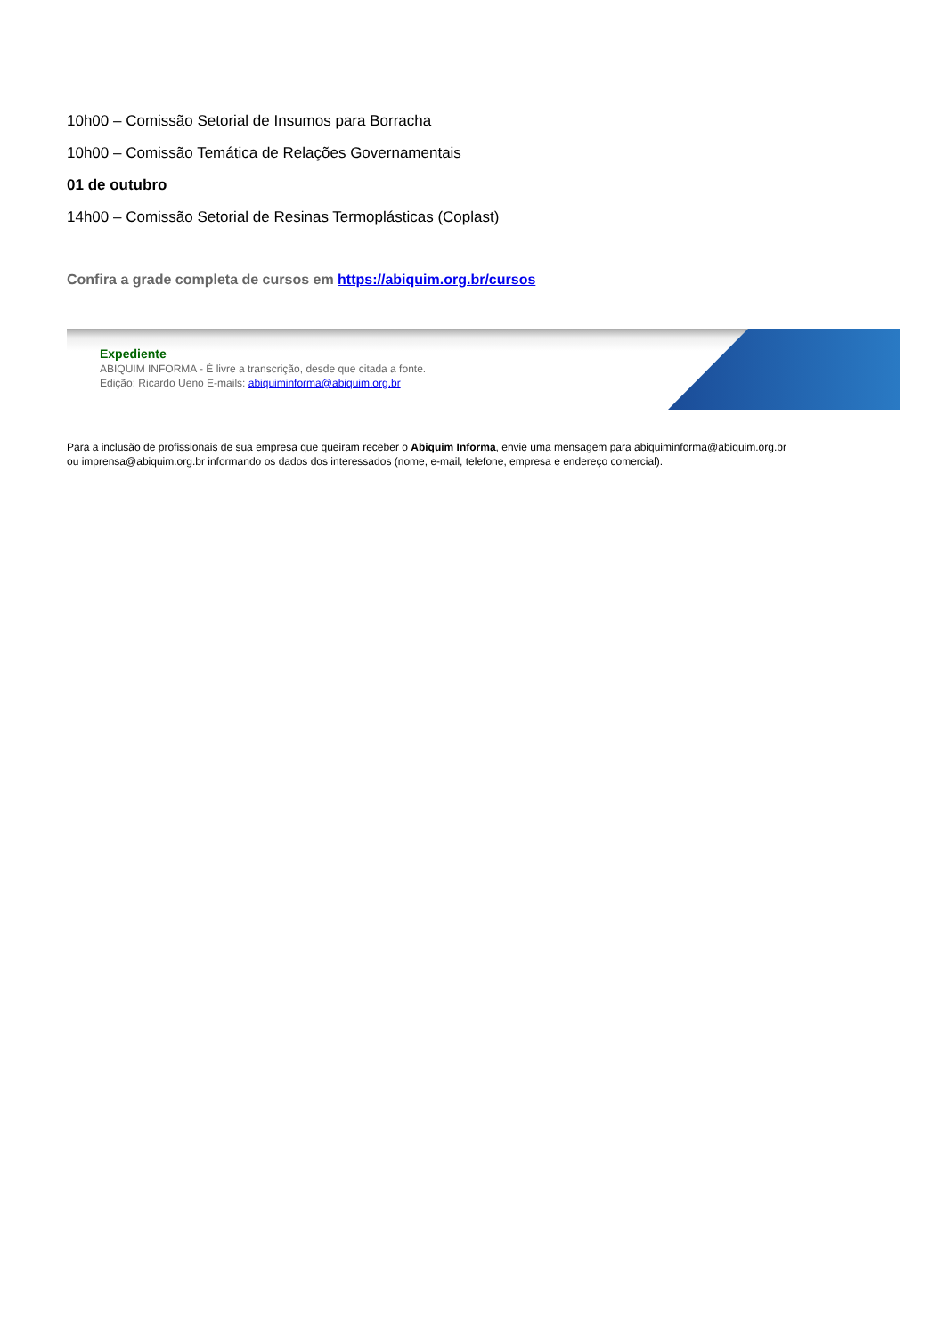10h00 – Comissão Setorial de Insumos para Borracha
10h00 – Comissão Temática de Relações Governamentais
01 de outubro
14h00 – Comissão Setorial de Resinas Termoplásticas (Coplast)
Confira a grade completa de cursos em https://abiquim.org.br/cursos
Expediente
ABIQUIM INFORMA - É livre a transcrição, desde que citada a fonte.
Edição: Ricardo Ueno E-mails: abiquiminforma@abiquim.org.br
Para a inclusão de profissionais de sua empresa que queiram receber o Abiquim Informa, envie uma mensagem para abiquiminforma@abiquim.org.br
ou imprensa@abiquim.org.br informando os dados dos interessados (nome, e-mail, telefone, empresa e endereço comercial).